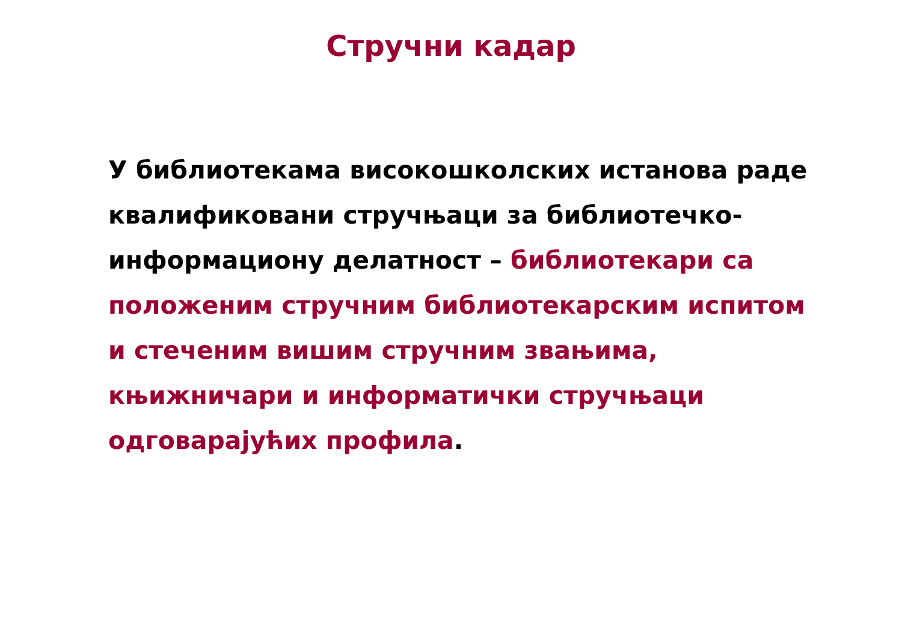Стручни кадар
У библиотекама високошколских истанова раде квалификовани стручњаци за библиотечко-информациону делатност – библиотекари са положеним стручним библиотекарским испитом и стеченим вишим стручним звањима, књижничари и информатички стручњаци одговарајућих профила.